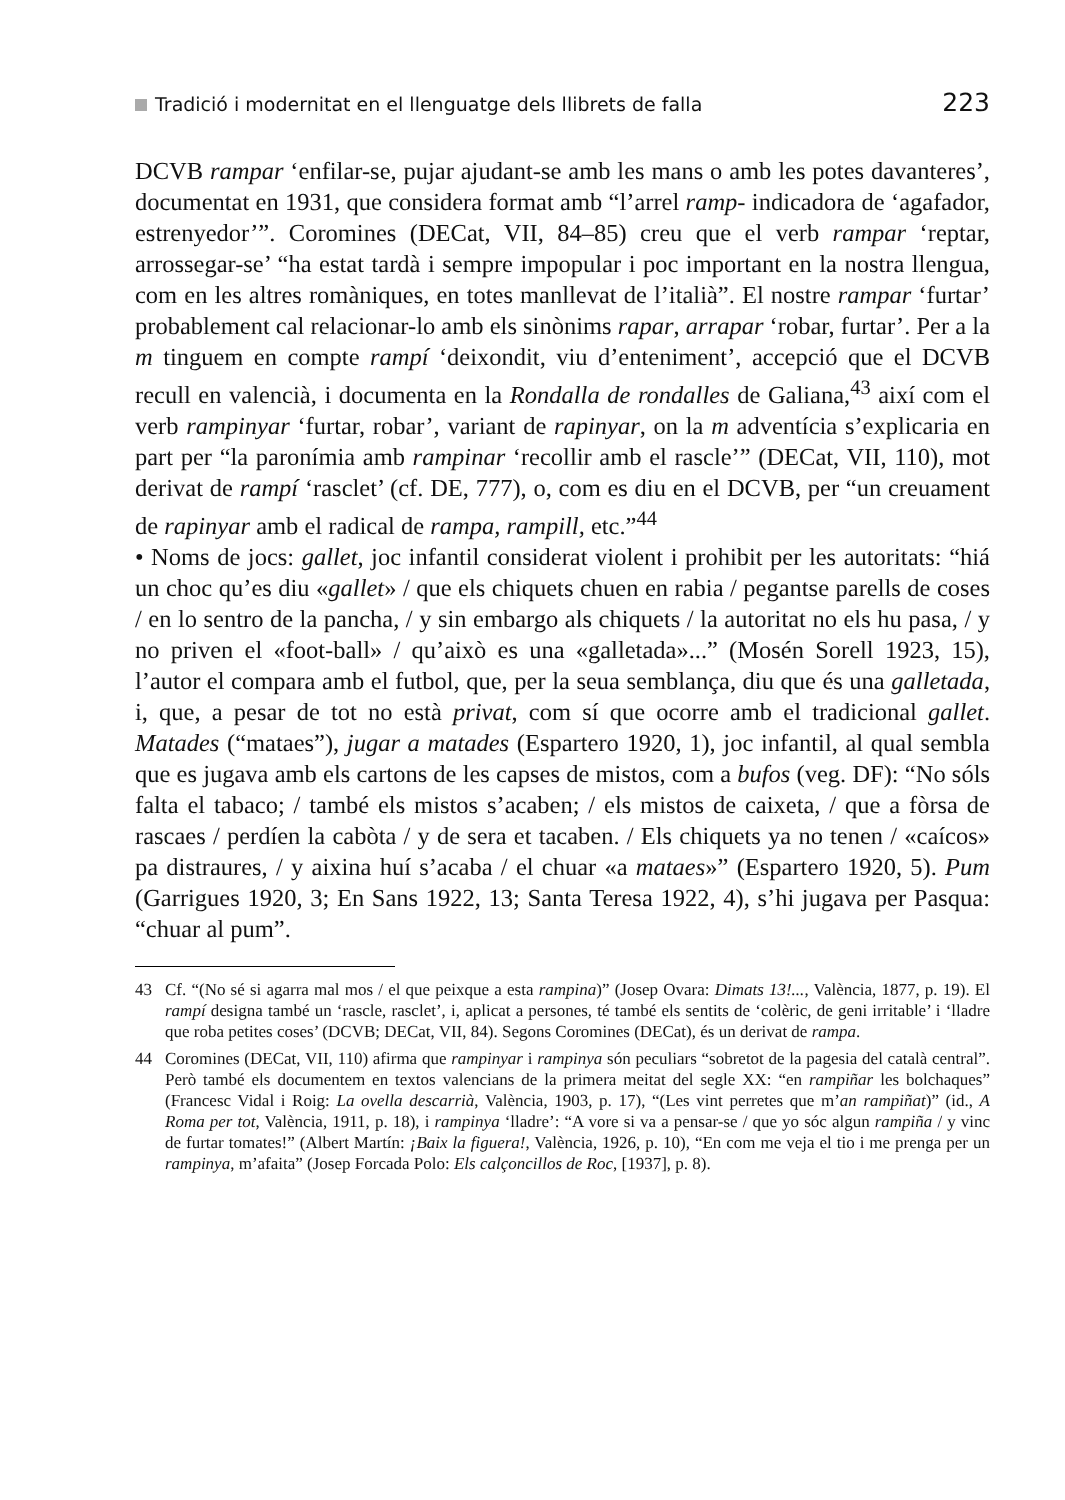Tradició i modernitat en el llenguatge dels llibrets de falla 223
DCVB rampar ‘enfilar-se, pujar ajudant-se amb les mans o amb les potes davanteres’, documentat en 1931, que considera format amb “l’arrel ramp- indicadora de ‘agafador, estrenyedor’”. Coromines (DECat, VII, 84–85) creu que el verb rampar ‘reptar, arrossegar-se’ “ha estat tardà i sempre impopular i poc important en la nostra llengua, com en les altres romàniques, en totes manllevat de l’italià”. El nostre rampar ‘furtar’ probablement cal relacionar-lo amb els sinònims rapar, arrapar ‘robar, furtar’. Per a la m tinguem en compte rampí ‘deixondit, viu d’enteniment’, accepció que el DCVB recull en valencià, i documenta en la Rondalla de rondalles de Galiana,<sup>43</sup> així com el verb rampinyar ‘furtar, robar’, variant de rapinyar, on la m adventícia s’explicaria en part per “la paronímia amb rampinar ‘recollir amb el rascle’” (DECat, VII, 110), mot derivat de rampí ‘rasclet’ (cf. DE, 777), o, com es diu en el DCVB, per “un creuament de rapinyar amb el radical de rampa, rampill, etc.”<sup>44</sup>
• Noms de jocs: gallet, joc infantil considerat violent i prohibit per les autoritats: “hiá un choc qu’es diu «gallet» / que els chiquets chuen en rabia / pegantse parells de coses / en lo sentro de la pancha, / y sin embargo als chiquets / la autoritat no els hu pasa, / y no priven el «foot-ball» / qu’això es una «galletada»...” (Mosén Sorell 1923, 15), l’autor el compara amb el futbol, que, per la seua semblança, diu que és una galletada, i, que, a pesar de tot no està privat, com sí que ocorre amb el tradicional gallet. Matades (“mataes”), jugar a matades (Espartero 1920, 1), joc infantil, al qual sembla que es jugava amb els cartons de les capses de mistos, com a bufos (veg. DF): “No sóls falta el tabaco; / també els mistos s’acaben; / els mistos de caixeta, / que a fòrsa de rascaes / perdíen la cabòta / y de sera et tacaben. / Els chiquets ya no tenen / «caícos» pa distraures, / y aixina huí s’acaba / el chuar «a mataes»” (Espartero 1920, 5). Pum (Garrigues 1920, 3; En Sans 1922, 13; Santa Teresa 1922, 4), s’hi jugava per Pasqua: “chuar al pum”.
43 Cf. “(No sé si agarra mal mos / el que peixque a esta rampina)” (Josep Ovara: Dimats 13!..., València, 1877, p. 19). El rampí designa també un ‘rascle, rasclet’, i, aplicat a persones, té també els sentits de ‘colèric, de geni irritable’ i ‘lladre que roba petites coses’ (DCVB; DECat, VII, 84). Segons Coromines (DECat), és un derivat de rampa.
44 Coromines (DECat, VII, 110) afirma que rampinyar i rampinya són peculiars “sobretot de la pagesia del català central”. Però també els documentem en textos valencians de la primera meitat del segle XX: “en rampiñar les bolchaques” (Francesc Vidal i Roig: La ovella descarrià, València, 1903, p. 17), “(Les vint perretes que m’an rampiñat)” (id., A Roma per tot, València, 1911, p. 18), i rampinya ‘lladre’: “A vore si va a pensar-se / que yo sóc algun rampiña / y vinc de furtar tomates!” (Albert Martín: ¡Baix la figuera!, València, 1926, p. 10), “En com me veja el tio i me prenga per un rampinya, m’afaita” (Josep Forcada Polo: Els calçoncillos de Roc, [1937], p. 8).